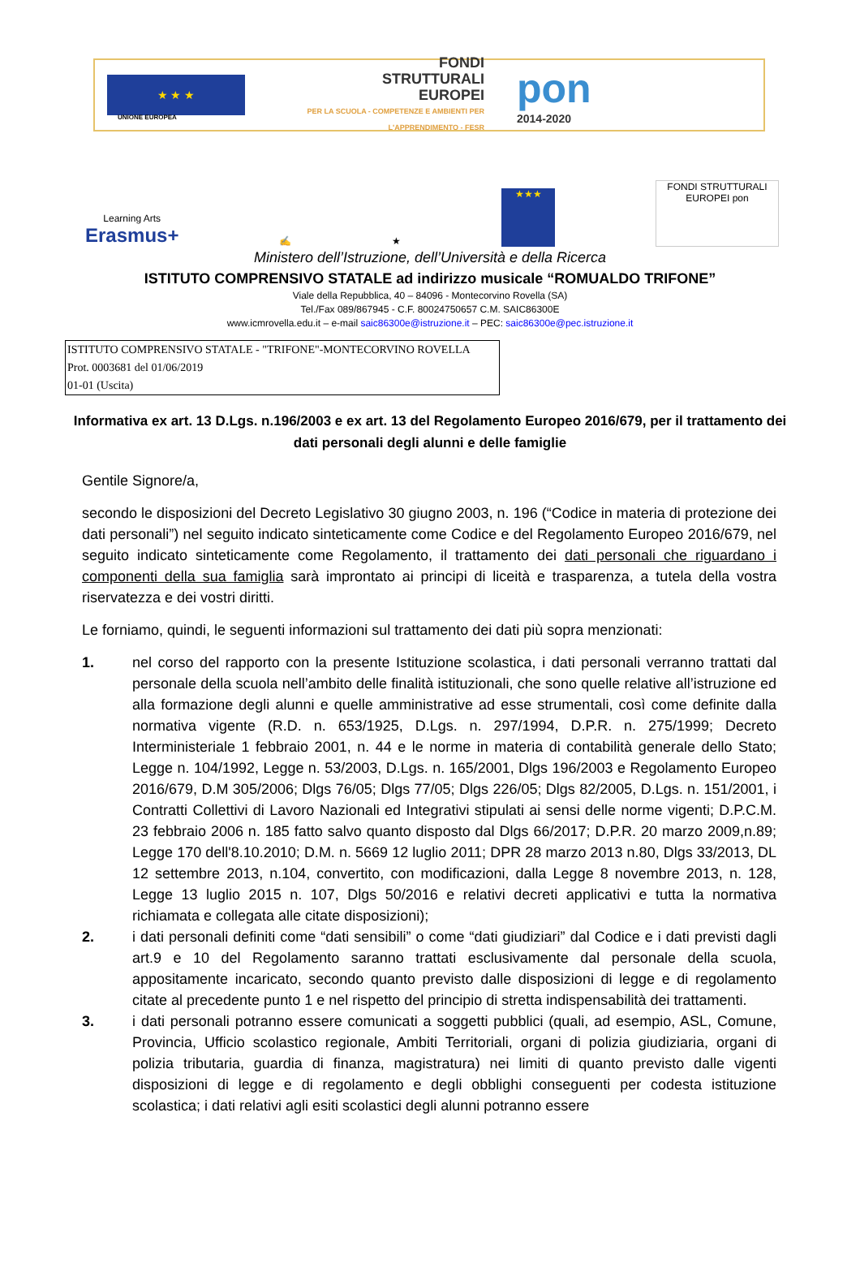★ ★ ★
FONDI
STRUTTURALI
EUROPEI
PER LA SCUOLA - COMPETENZE E AMBIENTI PER L'APPRENDIMENTO - FESR
pon
2014-2020
UNIONE EUROPEA
Learning Arts
Erasmus+
✍
★
★★★
FONDI STRUTTURALI EUROPEI pon
Ministero dell’Istruzione, dell’Università e della Ricerca
ISTITUTO COMPRENSIVO STATALE ad indirizzo musicale “ROMUALDO TRIFONE”
Viale della Repubblica, 40 – 84096 - Montecorvino Rovella (SA)
Tel./Fax 089/867945 - C.F. 80024750657 C.M. SAIC86300E
www.icmrovella.edu.it – e-mail saic86300e@istruzione.it – PEC: saic86300e@pec.istruzione.it
ISTITUTO COMPRENSIVO STATALE - "TRIFONE"-MONTECORVINO ROVELLA
Prot. 0003681 del 01/06/2019
01-01 (Uscita)
Informativa ex art. 13 D.Lgs. n.196/2003 e ex art. 13 del Regolamento Europeo 2016/679, per il trattamento dei dati personali degli alunni e delle famiglie
Gentile Signore/a,
secondo le disposizioni del Decreto Legislativo 30 giugno 2003, n. 196 (“Codice in materia di protezione dei dati personali”) nel seguito indicato sinteticamente come Codice e del Regolamento Europeo 2016/679, nel seguito indicato sinteticamente come Regolamento, il trattamento dei dati personali che riguardano i componenti della sua famiglia sarà improntato ai principi di liceità e trasparenza, a tutela della vostra riservatezza e dei vostri diritti.
Le forniamo, quindi, le seguenti informazioni sul trattamento dei dati più sopra menzionati:
1. nel corso del rapporto con la presente Istituzione scolastica, i dati personali verranno trattati dal personale della scuola nell’ambito delle finalità istituzionali, che sono quelle relative all’istruzione ed alla formazione degli alunni e quelle amministrative ad esse strumentali, così come definite dalla normativa vigente (R.D. n. 653/1925, D.Lgs. n. 297/1994, D.P.R. n. 275/1999; Decreto Interministeriale 1 febbraio 2001, n. 44 e le norme in materia di contabilità generale dello Stato; Legge n. 104/1992, Legge n. 53/2003, D.Lgs. n. 165/2001, Dlgs 196/2003 e Regolamento Europeo 2016/679, D.M 305/2006; Dlgs 76/05; Dlgs 77/05; Dlgs 226/05; Dlgs 82/2005, D.Lgs. n. 151/2001, i Contratti Collettivi di Lavoro Nazionali ed Integrativi stipulati ai sensi delle norme vigenti; D.P.C.M. 23 febbraio 2006 n. 185 fatto salvo quanto disposto dal Dlgs 66/2017; D.P.R. 20 marzo 2009,n.89; Legge 170 dell'8.10.2010; D.M. n. 5669 12 luglio 2011; DPR 28 marzo 2013 n.80, Dlgs 33/2013, DL 12 settembre 2013, n.104, convertito, con modificazioni, dalla Legge 8 novembre 2013, n. 128, Legge 13 luglio 2015 n. 107, Dlgs 50/2016 e relativi decreti applicativi e tutta la normativa richiamata e collegata alle citate disposizioni);
2. i dati personali definiti come “dati sensibili” o come “dati giudiziari” dal Codice e i dati previsti dagli art.9 e 10 del Regolamento saranno trattati esclusivamente dal personale della scuola, appositamente incaricato, secondo quanto previsto dalle disposizioni di legge e di regolamento citate al precedente punto 1 e nel rispetto del principio di stretta indispensabilità dei trattamenti.
3. i dati personali potranno essere comunicati a soggetti pubblici (quali, ad esempio, ASL, Comune, Provincia, Ufficio scolastico regionale, Ambiti Territoriali, organi di polizia giudiziaria, organi di polizia tributaria, guardia di finanza, magistratura) nei limiti di quanto previsto dalle vigenti disposizioni di legge e di regolamento e degli obblighi conseguenti per codesta istituzione scolastica; i dati relativi agli esiti scolastici degli alunni potranno essere